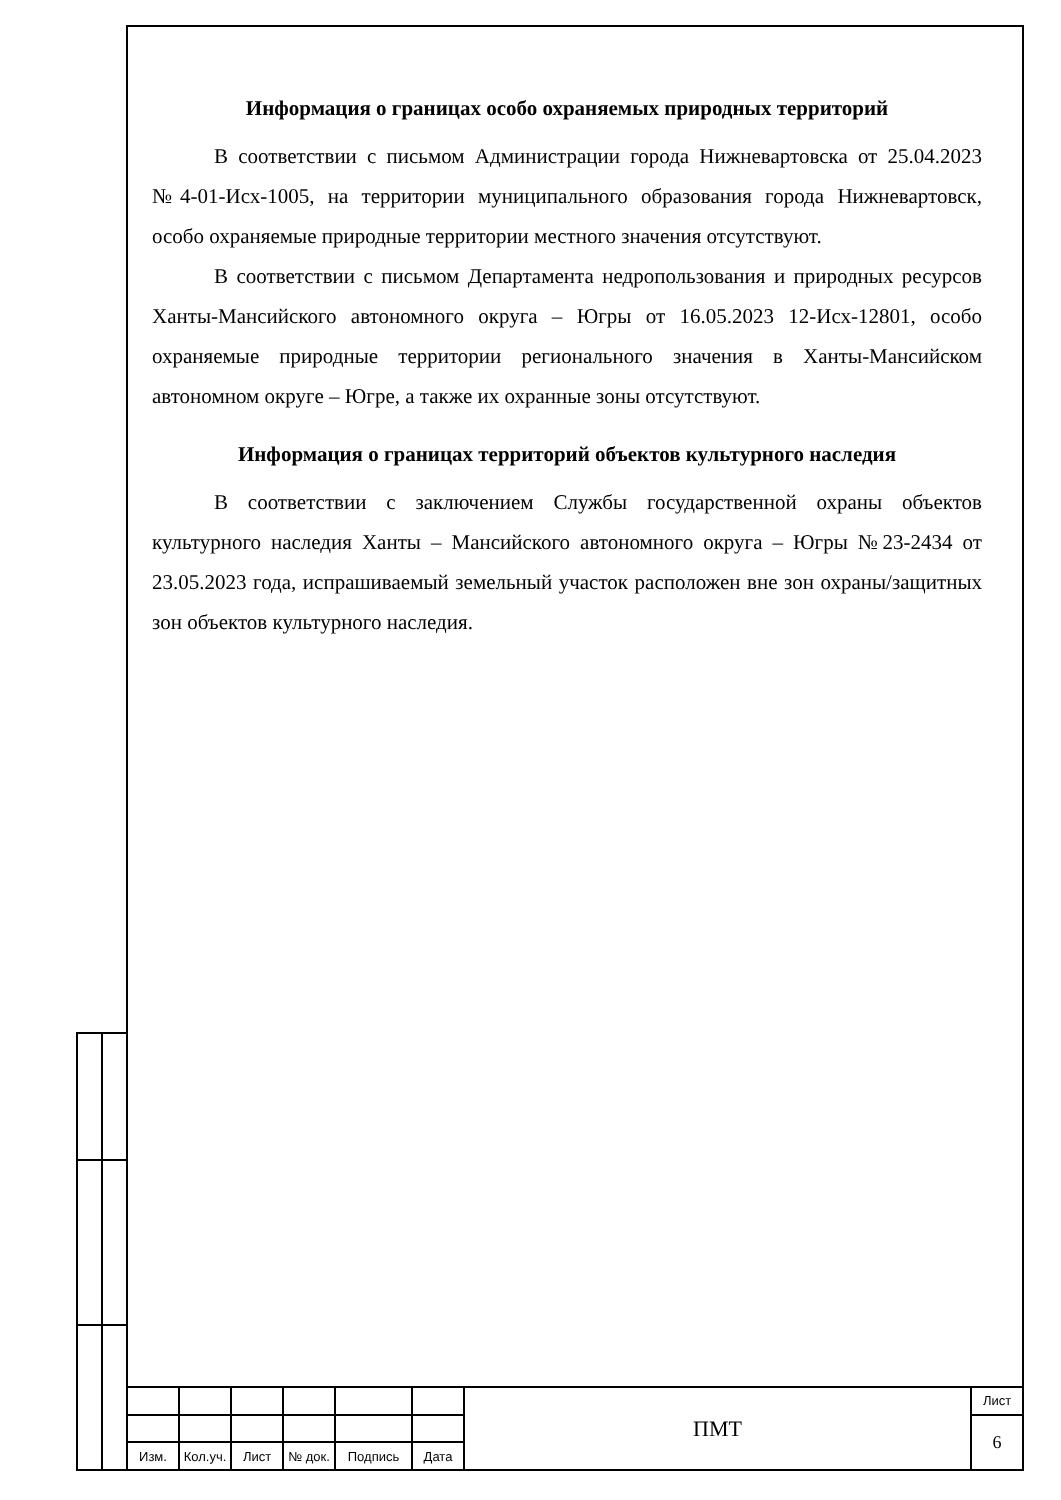Информация о границах особо охраняемых природных территорий
В соответствии с письмом Администрации города Нижневартовска от 25.04.2023 №4-01-Исх-1005, на территории муниципального образования города Нижневартовск, особо охраняемые природные территории местного значения отсутствуют.
В соответствии с письмом Департамента недропользования и природных ресурсов Ханты-Мансийского автономного округа – Югры от 16.05.2023 12-Исх-12801, особо охраняемые природные территории регионального значения в Ханты-Мансийском автономном округе – Югре, а также их охранные зоны отсутствуют.
Информация о границах территорий объектов культурного наследия
В соответствии с заключением Службы государственной охраны объектов культурного наследия Ханты – Мансийского автономного округа – Югры №23-2434 от 23.05.2023 года, испрашиваемый земельный участок расположен вне зон охраны/защитных зон объектов культурного наследия.
| | | | | | | ПМТ | Лист |
| | | | | | | | 6 |
| Изм. | Кол.уч. | Лист | № док. | Подпись | Дата | | |